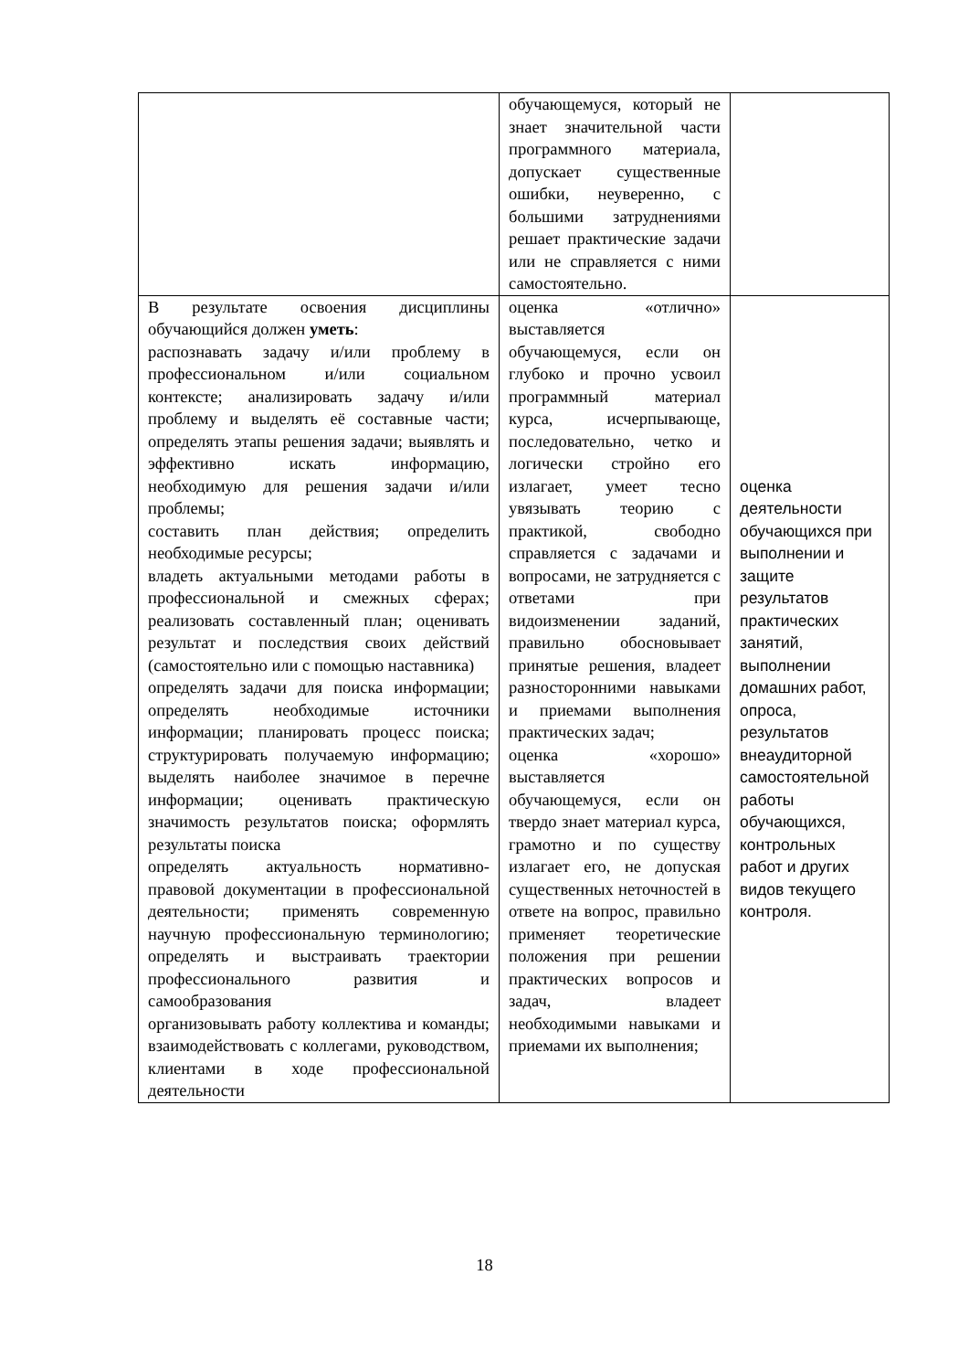| | обучающемуся, который не знает значительной части программного материала, допускает существенные ошибки, неуверенно, с большими затруднениями решает практические задачи или не справляется с ними самостоятельно. | |
| В результате освоения дисциплины обучающийся должен уметь : распознавать задачу и/или проблему в профессиональном и/или социальном контексте; анализировать задачу и/или проблему и выделять её составные части; определять этапы решения задачи; выявлять и эффективно искать информацию, необходимую для решения задачи и/или проблемы; составить план действия; определить необходимые ресурсы; владеть актуальными методами работы в профессиональной и смежных сферах; реализовать составленный план; оценивать результат и последствия своих действий (самостоятельно или с помощью наставника) определять задачи для поиска информации; определять необходимые источники информации; планировать процесс поиска; структурировать получаемую информацию; выделять наиболее значимое в перечне информации; оценивать практическую значимость результатов поиска; оформлять результаты поиска определять актуальность нормативно-правовой документации в профессиональной деятельности; применять современную научную профессиональную терминологию; определять и выстраивать траектории профессионального развития и самообразования организовывать работу коллектива и команды; взаимодействовать с коллегами, руководством, клиентами в ходе профессиональной деятельности | оценка «отлично» выставляется обучающемуся, если он глубоко и прочно усвоил программный материал курса, исчерпывающе, последовательно, четко и логически стройно его излагает, умеет тесно увязывать теорию с практикой, свободно справляется с задачами и вопросами, не затрудняется с ответами при видоизменении заданий, правильно обосновывает принятые решения, владеет разносторонними навыками и приемами выполнения практических задач; оценка «хорошо» выставляется обучающемуся, если он твердо знает материал курса, грамотно и по существу излагает его, не допуская существенных неточностей в ответе на вопрос, правильно применяет теоретические положения при решении практических вопросов и задач, владеет необходимыми навыками и приемами их выполнения; | оценка деятельности обучающихся при выполнении и защите результатов практических занятий, выполнении домашних работ, опроса, результатов внеаудиторной самостоятельной работы обучающихся, контрольных работ и других видов текущего контроля. |
18